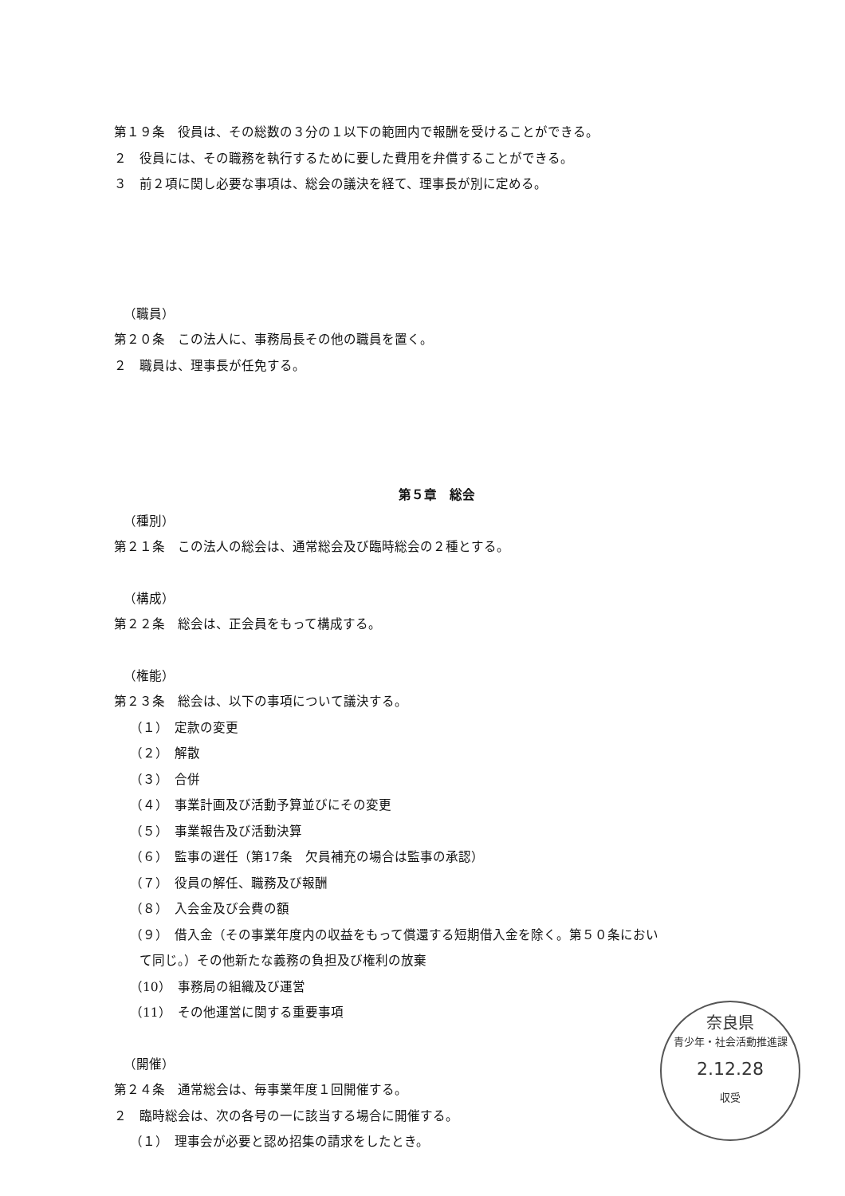第１９条　役員は、その総数の３分の１以下の範囲内で報酬を受けることができる。
２　役員には、その職務を執行するために要した費用を弁償することができる。
３　前２項に関し必要な事項は、総会の議決を経て、理事長が別に定める。
（職員）
第２０条　この法人に、事務局長その他の職員を置く。
２　職員は、理事長が任免する。
第５章　総会
（種別）
第２１条　この法人の総会は、通常総会及び臨時総会の２種とする。
（構成）
第２２条　総会は、正会員をもって構成する。
（権能）
第２３条　総会は、以下の事項について議決する。
（１）　定款の変更
（２）　解散
（３）　合併
（４）　事業計画及び活動予算並びにその変更
（５）　事業報告及び活動決算
（６）　監事の選任（第17条　欠員補充の場合は監事の承認）
（７）　役員の解任、職務及び報酬
（８）　入会金及び会費の額
（９）　借入金（その事業年度内の収益をもって償還する短期借入金を除く。第５０条におい
て同じ。）その他新たな義務の負担及び権利の放棄
（10）　事務局の組織及び運営
（11）　その他運営に関する重要事項
（開催）
第２４条　通常総会は、毎事業年度１回開催する。
２　臨時総会は、次の各号の一に該当する場合に開催する。
（１）　理事会が必要と認め招集の請求をしたとき。
奈良県
青少年・社会活動推進課
2.12.28
収受